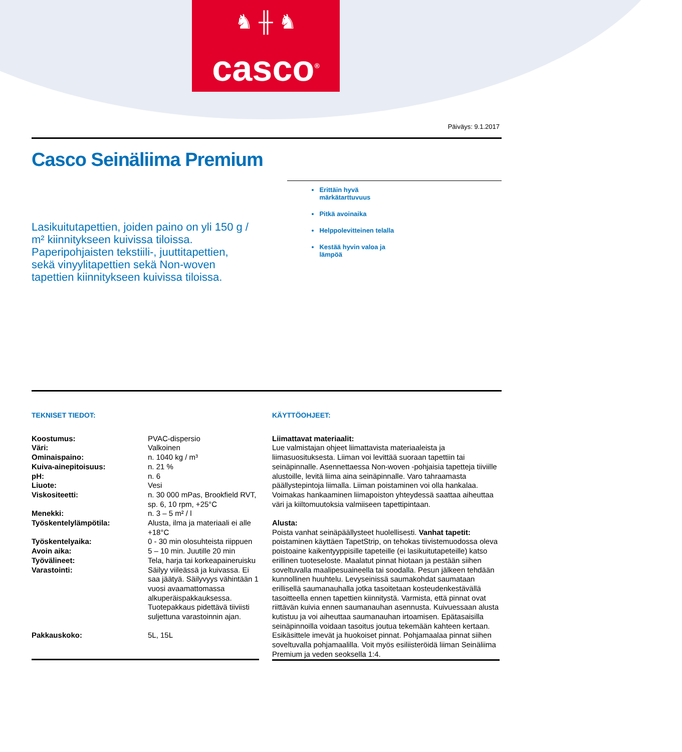♞ ╫ ♞
casco<sup>®</sup>
Päiväys: 9.1.2017
Casco Seinäliima Premium
Lasikuitutapettien, joiden paino on yli 150 g / m² kiinnitykseen kuivissa tiloissa. Paperipohjaisten tekstiili-, juuttitapettien, sekä vinyylitapettien sekä Non-woven tapettien kiinnitykseen kuivissa tiloissa.
Erittäin hyvä märkätarttuvuus
Pitkä avoinaika
Helppolevitteinen telalla
Kestää hyvin valoa ja lämpöä
TEKNISET TIEDOT:
| Koostumus: | PVAC-dispersio |
| Väri: | Valkoinen |
| Ominaispaino: | n. 1040 kg / m³ |
| Kuiva-ainepitoisuus: | n. 21 % |
| pH: | n. 6 |
| Liuote: | Vesi |
| Viskositeetti: | n. 30 000 mPas, Brookfield RVT, sp. 6, 10 rpm, +25°C |
| Menekki: | n. 3 – 5 m² / l |
| Työskentelylämpötila: | Alusta, ilma ja materiaali ei alle +18°C |
| Työskentelyaika: | 0 - 30 min olosuhteista riippuen |
| Avoin aika: | 5 – 10 min. Juutille 20 min |
| Työvälineet: | Tela, harja tai korkeapaineruisku |
| Varastointi: | Säilyy viileässä ja kuivassa. Ei saa jäätyä. Säilyvyys vähintään 1 vuosi avaamattomassa alkuperäispakkauksessa. Tuotepakkaus pidettävä tiiviisti suljettuna varastoinnin ajan. |
| Pakkauskoko: | 5L, 15L |
KÄYTTÖOHJEET:
Liimattavat materiaalit:
Lue valmistajan ohjeet liimattavista materiaaleista ja liimasuosituksesta. Liiman voi levittää suoraan tapettiin tai seinäpinnalle. Asennettaessa Non-woven -pohjaisia tapetteja tiiviille alustoille, levitä liima aina seinäpinnalle. Varo tahraamasta päällystepintoja liimalla. Liiman poistaminen voi olla hankalaa. Voimakas hankaaminen liimapoiston yhteydessä saattaa aiheuttaa väri ja kiiltomuutoksia valmiiseen tapettipintaan.
Alusta:
Poista vanhat seinäpäällysteet huolellisesti. Vanhat tapetit: poistaminen käyttäen TapetStrip, on tehokas tiivistemuodossa oleva poistoaine kaikentyyppisille tapeteille (ei lasikuitutapeteille) katso erillinen tuoteseloste. Maalatut pinnat hiotaan ja pestään siihen soveltuvalla maalipesuaineella tai soodalla. Pesun jälkeen tehdään kunnollinen huuhtelu. Levyseinissä saumakohdat saumataan erillisellä saumanauhalla jotka tasoitetaan kosteudenkestävällä tasoitteella ennen tapettien kiinnitystä. Varmista, että pinnat ovat riittävän kuivia ennen saumanauhan asennusta. Kuivuessaan alusta kutistuu ja voi aiheuttaa saumanauhan irtoamisen. Epätasaisilla seinäpinnoilla voidaan tasoitus joutua tekemään kahteen kertaan. Esikäsittele imevät ja huokoiset pinnat. Pohjamaalaa pinnat siihen soveltuvalla pohjamaalilla. Voit myös esiliisteröidä liiman Seinäliima Premium ja veden seoksella 1:4.